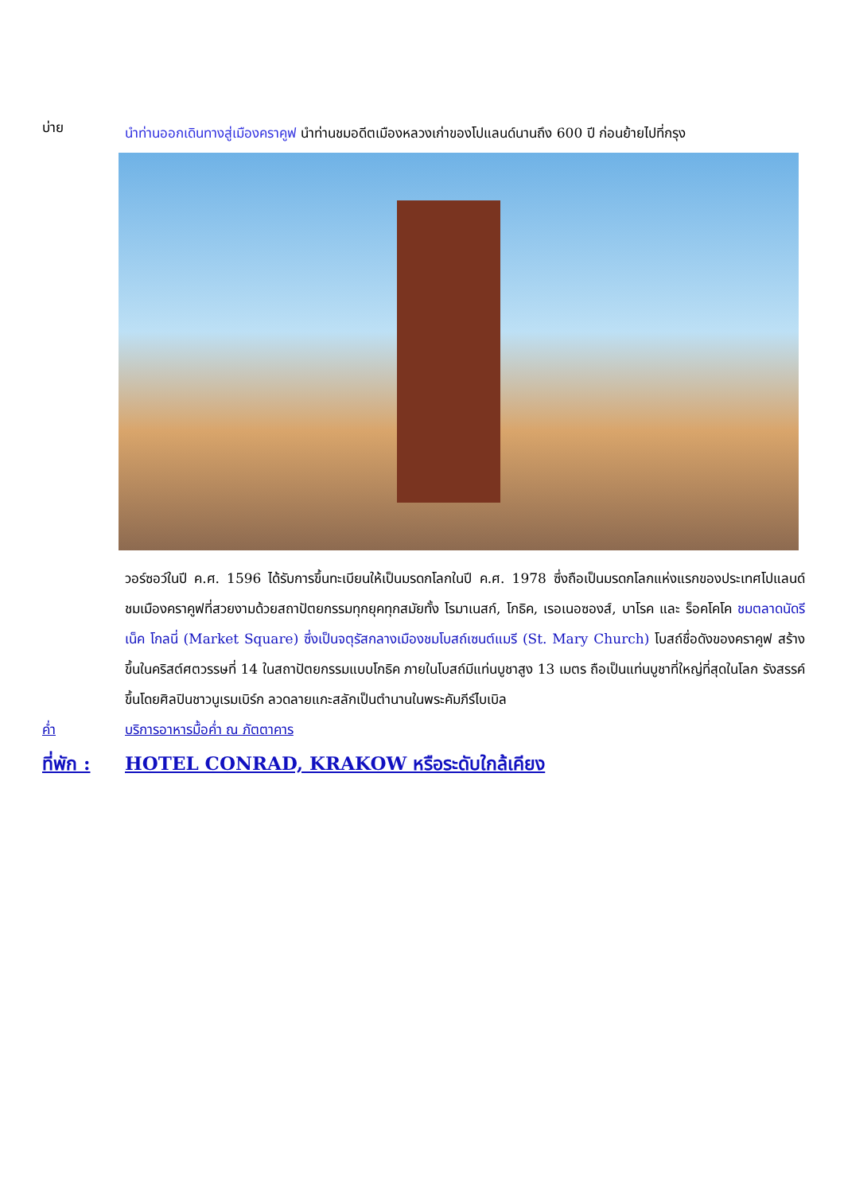บ่าย
นำท่านออกเดินทางสู่เมืองคราคูฟ นำท่านชมอดีตเมืองหลวงเก่าของโปแลนด์นานถึง 600 ปี ก่อนย้ายไปที่กรุง
วอร์ซอว์ในปี ค.ศ. 1596 ได้รับการขึ้นทะเบียนให้เป็นมรดกโลกในปี ค.ศ. 1978 ซึ่งถือเป็นมรดกโลกแห่งแรกของประเทศโปแลนด์ ชมเมืองคราคูฟที่สวยงามด้วยสถาปัตยกรรมทุกยุคทุกสมัยทั้ง โรมาเนสก์, โกธิค, เรอเนอซองส์, บาโรค และ ร็อคโคโค ชมตลาดนัดรีเน็ค โกลนี่ (Market Square) ซึ่งเป็นจตุรัสกลางเมืองชมโบสถ์เซนต์แมรี (St. Mary Church) โบสถ์ชื่อดังของคราคูฟ สร้างขึ้นในคริสต์ศตวรรษที่ 14 ในสถาปัตยกรรมแบบโกธิค ภายในโบสถ์มีแท่นบูชาสูง 13 เมตร ถือเป็นแท่นบูชาที่ใหญ่ที่สุดในโลก รังสรรค์ขึ้นโดยศิลปินชาวนูเรมเบิร์ก ลวดลายแกะสลักเป็นตำนานในพระคัมภีร์ไบเบิล
ค่ำ บริการอาหารมื้อค่ำ ณ ภัตตาคาร
ที่พัก : HOTEL CONRAD, KRAKOW หรือระดับใกล้เคียง